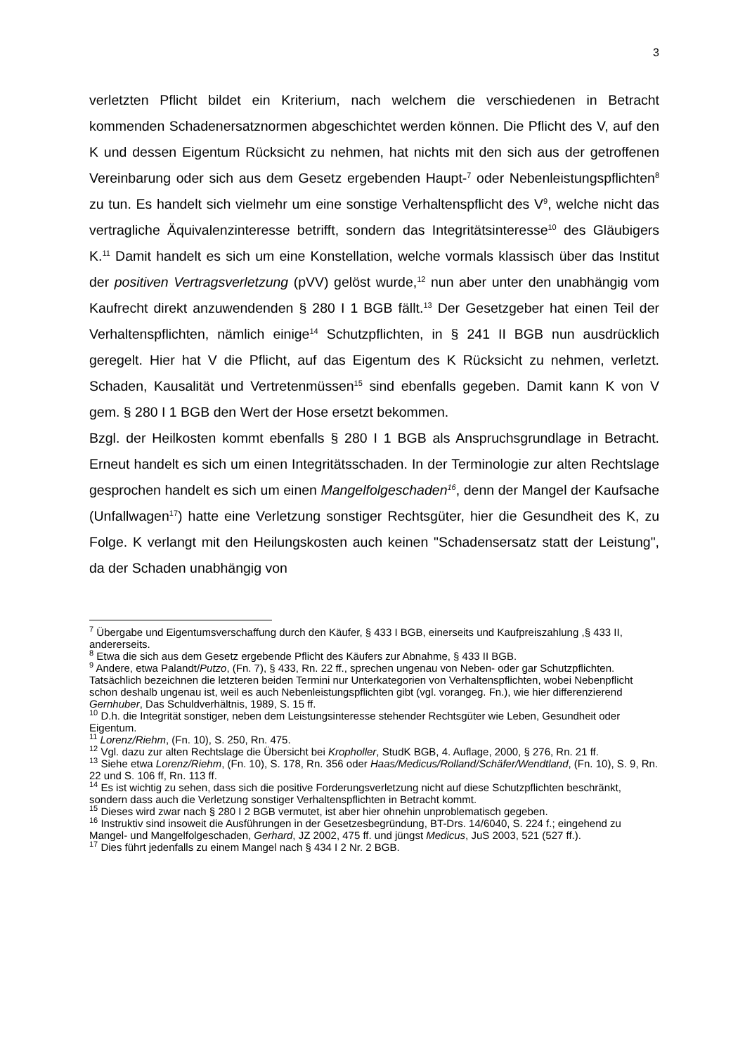3
verletzten Pflicht bildet ein Kriterium, nach welchem die verschiedenen in Betracht kommenden Schadenersatznormen abgeschichtet werden können. Die Pflicht des V, auf den K und dessen Eigentum Rücksicht zu nehmen, hat nichts mit den sich aus der getroffenen Vereinbarung oder sich aus dem Gesetz ergebenden Haupt-<sup>7</sup> oder Nebenleistungspflichten<sup>8</sup> zu tun. Es handelt sich vielmehr um eine sonstige Verhaltenspflicht des V<sup>9</sup>, welche nicht das vertragliche Äquivalenzinteresse betrifft, sondern das Integritätsinteresse<sup>10</sup> des Gläubigers K.<sup>11</sup> Damit handelt es sich um eine Konstellation, welche vormals klassisch über das Institut der positiven Vertragsverletzung (pVV) gelöst wurde,<sup>12</sup> nun aber unter den unabhängig vom Kaufrecht direkt anzuwendenden § 280 I 1 BGB fällt.<sup>13</sup> Der Gesetzgeber hat einen Teil der Verhaltenspflichten, nämlich einige<sup>14</sup> Schutzpflichten, in § 241 II BGB nun ausdrücklich geregelt. Hier hat V die Pflicht, auf das Eigentum des K Rücksicht zu nehmen, verletzt. Schaden, Kausalität und Vertretenmüssen<sup>15</sup> sind ebenfalls gegeben. Damit kann K von V gem. § 280 I 1 BGB den Wert der Hose ersetzt bekommen.
Bzgl. der Heilkosten kommt ebenfalls § 280 I 1 BGB als Anspruchsgrundlage in Betracht. Erneut handelt es sich um einen Integritätsschaden. In der Terminologie zur alten Rechtslage gesprochen handelt es sich um einen Mangelfolgeschaden<sup>16</sup>, denn der Mangel der Kaufsache (Unfallwagen<sup>17</sup>) hatte eine Verletzung sonstiger Rechtsgüter, hier die Gesundheit des K, zu Folge. K verlangt mit den Heilungskosten auch keinen "Schadensersatz statt der Leistung", da der Schaden unabhängig von
<sup>7</sup> Übergabe und Eigentumsverschaffung durch den Käufer, § 433 I BGB, einerseits und Kaufpreiszahlung ,§ 433 II, andererseits.
<sup>8</sup> Etwa die sich aus dem Gesetz ergebende Pflicht des Käufers zur Abnahme, § 433 II BGB.
<sup>9</sup> Andere, etwa Palandt/Putzo, (Fn. 7), § 433, Rn. 22 ff., sprechen ungenau von Neben- oder gar Schutzpflichten. Tatsächlich bezeichnen die letzteren beiden Termini nur Unterkategorien von Verhaltenspflichten, wobei Nebenpflicht schon deshalb ungenau ist, weil es auch Nebenleistungspflichten gibt (vgl. vorangeg. Fn.), wie hier differenzierend Gernhuber, Das Schuldverhältnis, 1989, S. 15 ff.
<sup>10</sup> D.h. die Integrität sonstiger, neben dem Leistungsinteresse stehender Rechtsgüter wie Leben, Gesundheit oder Eigentum.
<sup>11</sup> Lorenz/Riehm, (Fn. 10), S. 250, Rn. 475.
<sup>12</sup> Vgl. dazu zur alten Rechtslage die Übersicht bei Kropholler, StudK BGB, 4. Auflage, 2000, § 276, Rn. 21 ff.
<sup>13</sup> Siehe etwa Lorenz/Riehm, (Fn. 10), S. 178, Rn. 356 oder Haas/Medicus/Rolland/Schäfer/Wendtland, (Fn. 10), S. 9, Rn. 22 und S. 106 ff, Rn. 113 ff.
<sup>14</sup> Es ist wichtig zu sehen, dass sich die positive Forderungsverletzung nicht auf diese Schutzpflichten beschränkt, sondern dass auch die Verletzung sonstiger Verhaltenspflichten in Betracht kommt.
<sup>15</sup> Dieses wird zwar nach § 280 I 2 BGB vermutet, ist aber hier ohnehin unproblematisch gegeben.
<sup>16</sup> Instruktiv sind insoweit die Ausführungen in der Gesetzesbegründung, BT-Drs. 14/6040, S. 224 f.; eingehend zu Mangel- und Mangelfolgeschaden, Gerhard, JZ 2002, 475 ff. und jüngst Medicus, JuS 2003, 521 (527 ff.).
<sup>17</sup> Dies führt jedenfalls zu einem Mangel nach § 434 I 2 Nr. 2 BGB.